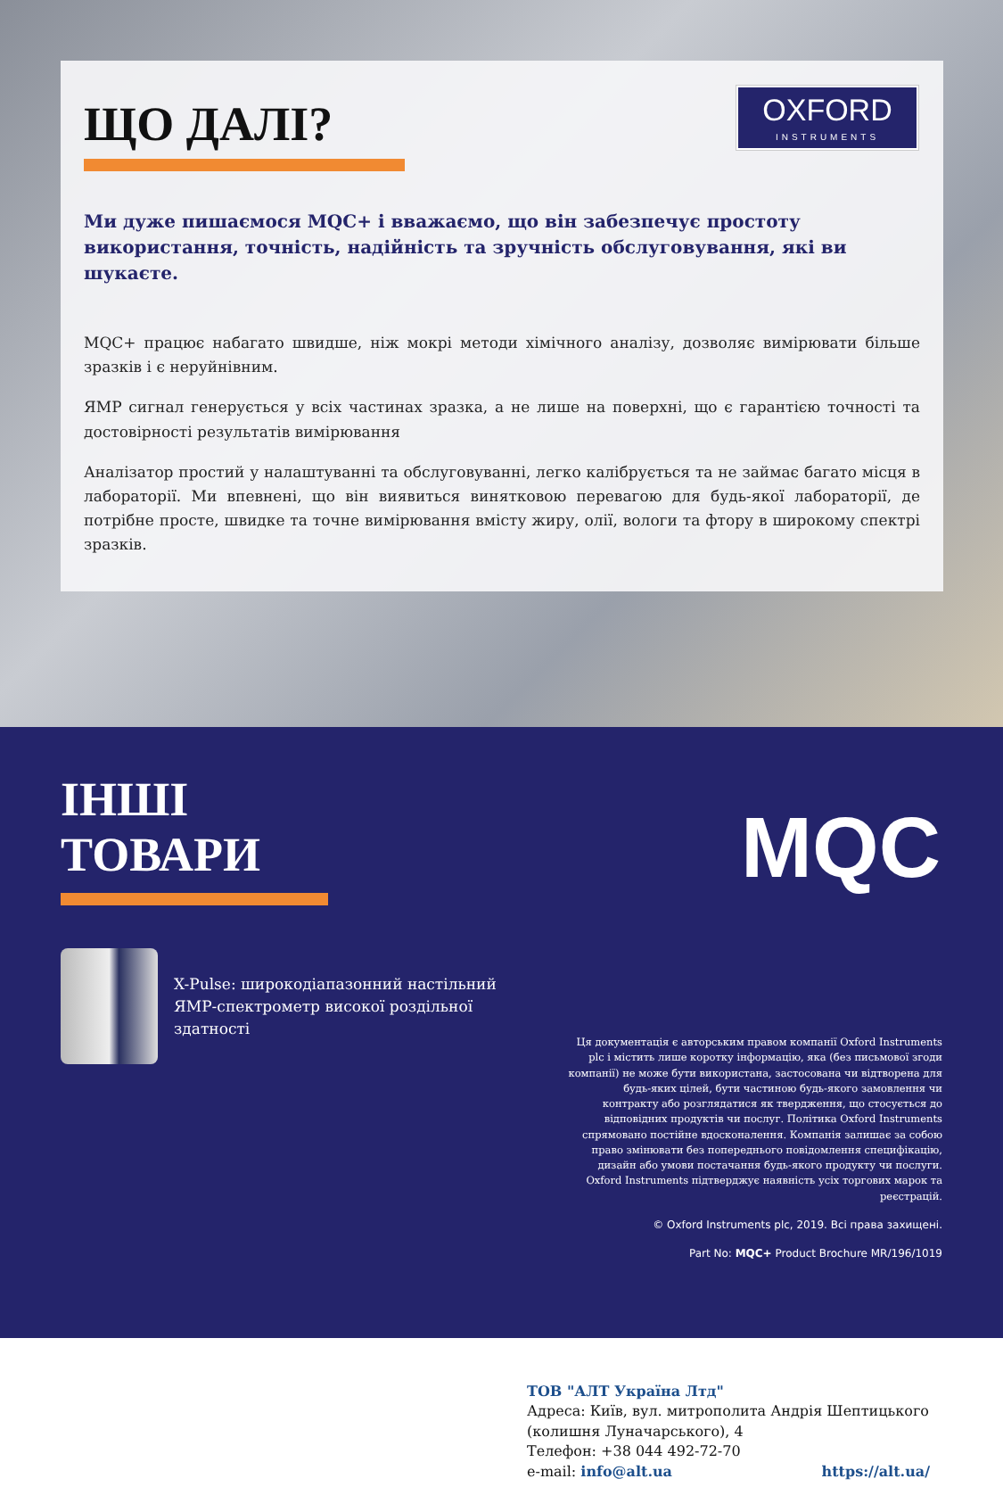OXFORD
INSTRUMENTS
ЩО ДАЛІ?
Ми дуже пишаємося MQC+ і вважаємо, що він забезпечує простоту використання, точність, надійність та зручність обслуговування, які ви шукаєте.
MQC+ працює набагато швидше, ніж мокрі методи хімічного аналізу, дозволяє вимірювати більше зразків і є неруйнівним.
ЯМР сигнал генерується у всіх частинах зразка, а не лише на поверхні, що є гарантією точності та достовірності результатів вимірювання
Аналізатор простий у налаштуванні та обслуговуванні, легко калібрується та не займає багато місця в лабораторії. Ми впевнені, що він виявиться винятковою перевагою для будь-якої лабораторії, де потрібне просте, швидке та точне вимірювання вмісту жиру, олії, вологи та фтору в широкому спектрі зразків.
ІНШІ
ТОВАРИ
MQC
X-Pulse: широкодіапазонний настільний ЯМР-спектрометр високої роздільної здатності
Ця документація є авторським правом компанії Oxford Instruments plc і містить лише коротку інформацію, яка (без письмової згоди компанії) не може бути використана, застосована чи відтворена для будь-яких цілей, бути частиною будь-якого замовлення чи контракту або розглядатися як твердження, що стосується до відповідних продуктів чи послуг. Політика Oxford Instruments спрямовано постійне вдосконалення. Компанія залишає за собою право змінювати без попереднього повідомлення специфікацію, дизайн або умови постачання будь-якого продукту чи послуги. Oxford Instruments підтверджує наявність усіх торгових марок та реєстрацій.
© Oxford Instruments plc, 2019. Всі права захищені.
Part No: MQC+ Product Brochure MR/196/1019
ТОВ "АЛТ Україна Лтд"
Адреса: Київ, вул. митрополита Андрія Шептицького (колишня Луначарського), 4
Телефон: +38 044 492-72-70
e-mail: info@alt.ua https://alt.ua/